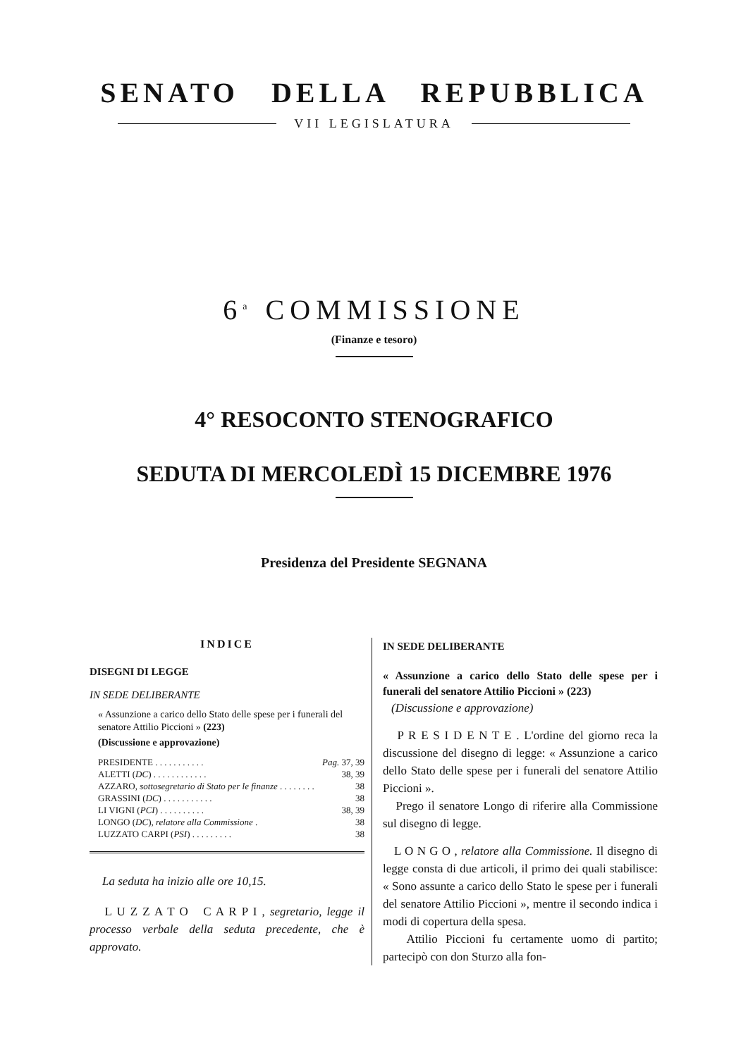SENATO DELLA REPUBBLICA
VII LEGISLATURA
6<sup>a</sup> COMMISSIONE
(Finanze e tesoro)
4° RESOCONTO STENOGRAFICO
SEDUTA DI MERCOLEDÌ 15 DICEMBRE 1976
Presidenza del Presidente SEGNANA
INDICE
DISEGNI DI LEGGE
IN SEDE DELIBERANTE
« Assunzione a carico dello Stato delle spese per i funerali del senatore Attilio Piccioni » (223)
(Discussione e approvazione)
PRESIDENTE . . . . . . . . . . . Pag. 37, 39
ALETTI (DC) . . . . . . . . . . . . 38, 39
AZZARO, sottosegretario di Stato per le finanze . . . . . . . . 38
GRASSINI (DC) . . . . . . . . . . . 38
LI VIGNI (PCI) . . . . . . . . . . 38, 39
LONGO (DC), relatore alla Commissione . 38
LUZZATO CARPI (PSI) . . . . . . . . . 38
La seduta ha inizio alle ore 10,15.
L U Z Z A T O C A R P I , segretario, legge il processo verbale della seduta precedente, che è approvato.
IN SEDE DELIBERANTE
« Assunzione a carico dello Stato delle spese per i funerali del senatore Attilio Piccioni » (223)
(Discussione e approvazione)
P R E S I D E N T E . L'ordine del giorno reca la discussione del disegno di legge: « Assunzione a carico dello Stato delle spese per i funerali del senatore Attilio Piccioni ».
Prego il senatore Longo di riferire alla Commissione sul disegno di legge.
L O N G O , relatore alla Commissione. Il disegno di legge consta di due articoli, il primo dei quali stabilisce: « Sono assunte a carico dello Stato le spese per i funerali del senatore Attilio Piccioni », mentre il secondo indica i modi di copertura della spesa.
Attilio Piccioni fu certamente uomo di partito; partecipò con don Sturzo alla fon-